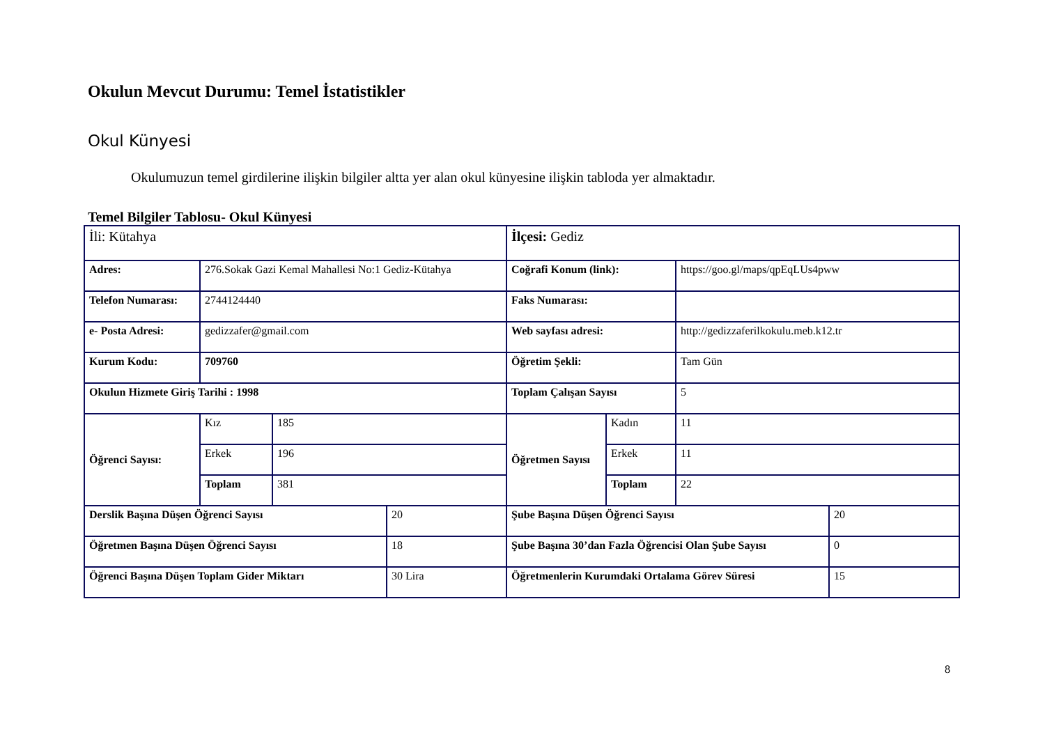Okulun Mevcut Durumu: Temel İstatistikler
Okul Künyesi
Okulumuzun temel girdilerine ilişkin bilgiler altta yer alan okul künyesine ilişkin tabloda yer almaktadır.
Temel Bilgiler Tablosu- Okul Künyesi
| İli: Kütahya | | | | İlçesi: Gediz | | | |
| Adres: | 276.Sokak Gazi Kemal Mahallesi No:1 Gediz-Kütahya | | | Coğrafi Konum (link): | | https://goo.gl/maps/qpEqLUs4pww | |
| Telefon Numarası: | 2744124440 | | | Faks Numarası: | | | |
| e- Posta Adresi: | gedizzafer@gmail.com | | | Web sayfası adresi: | | http://gedizzaferilkokulu.meb.k12.tr | |
| Kurum Kodu: | 709760 | | | Öğretim Şekli: | | Tam Gün | |
| Okulun Hizmete Giriş Tarihi : 1998 | | | | Toplam Çalışan Sayısı | | 5 | |
| Öğrenci Sayısı: | Kız | 185 | | Öğretmen Sayısı | Kadın | 11 | |
| | Erkek | 196 | | | Erkek | 11 | |
| | Toplam | 381 | | | Toplam | 22 | |
| Derslik Başına Düşen Öğrenci Sayısı | | | 20 | Şube Başına Düşen Öğrenci Sayısı | | | 20 |
| Öğretmen Başına Düşen Öğrenci Sayısı | | | 18 | Şube Başına 30’dan Fazla Öğrencisi Olan Şube Sayısı | | | 0 |
| Öğrenci Başına Düşen Toplam Gider Miktarı | | | 30 Lira | Öğretmenlerin Kurumdaki Ortalama Görev Süresi | | | 15 |
8